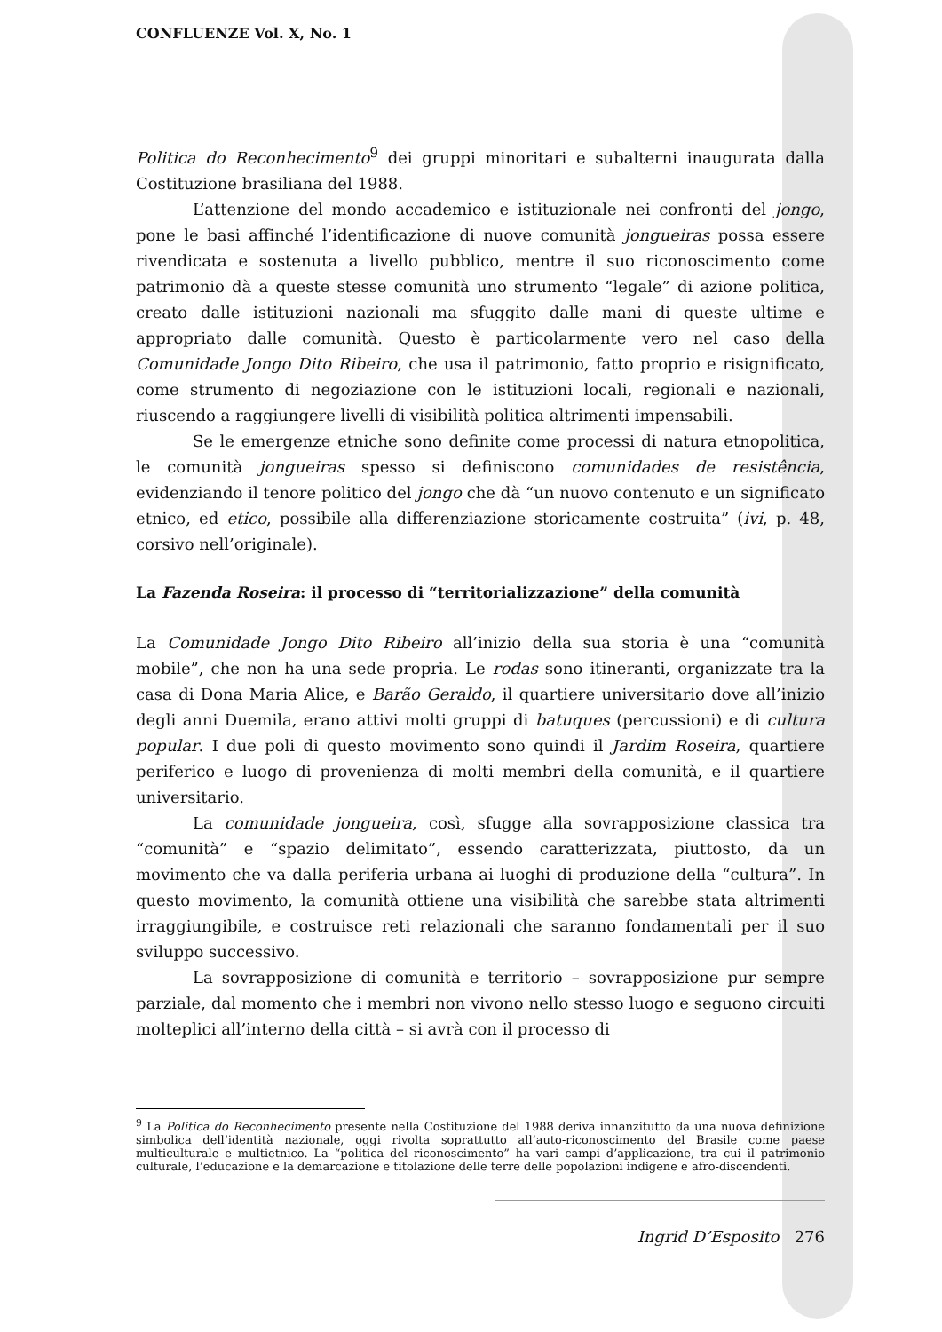CONFLUENZE Vol. X, No. 1
Politica do Reconhecimento<sup>9</sup> dei gruppi minoritari e subalterni inaugurata dalla Costituzione brasiliana del 1988.
L’attenzione del mondo accademico e istituzionale nei confronti del jongo, pone le basi affinché l’identificazione di nuove comunità jongueiras possa essere rivendicata e sostenuta a livello pubblico, mentre il suo riconoscimento come patrimonio dà a queste stesse comunità uno strumento “legale” di azione politica, creato dalle istituzioni nazionali ma sfuggito dalle mani di queste ultime e appropriato dalle comunità. Questo è particolarmente vero nel caso della Comunidade Jongo Dito Ribeiro, che usa il patrimonio, fatto proprio e risignificato, come strumento di negoziazione con le istituzioni locali, regionali e nazionali, riuscendo a raggiungere livelli di visibilità politica altrimenti impensabili.
Se le emergenze etniche sono definite come processi di natura etnopolitica, le comunità jongueiras spesso si definiscono comunidades de resistência, evidenziando il tenore politico del jongo che dà “un nuovo contenuto e un significato etnico, ed etico, possibile alla differenziazione storicamente costruita” (ivi, p. 48, corsivo nell’originale).
La Fazenda Roseira: il processo di “territorializzazione” della comunità
La Comunidade Jongo Dito Ribeiro all’inizio della sua storia è una “comunità mobile”, che non ha una sede propria. Le rodas sono itineranti, organizzate tra la casa di Dona Maria Alice, e Barão Geraldo, il quartiere universitario dove all’inizio degli anni Duemila, erano attivi molti gruppi di batuques (percussioni) e di cultura popular. I due poli di questo movimento sono quindi il Jardim Roseira, quartiere periferico e luogo di provenienza di molti membri della comunità, e il quartiere universitario.
La comunidade jongueira, così, sfugge alla sovrapposizione classica tra “comunità” e “spazio delimitato”, essendo caratterizzata, piuttosto, da un movimento che va dalla periferia urbana ai luoghi di produzione della “cultura”. In questo movimento, la comunità ottiene una visibilità che sarebbe stata altrimenti irraggiungibile, e costruisce reti relazionali che saranno fondamentali per il suo sviluppo successivo.
La sovrapposizione di comunità e territorio – sovrapposizione pur sempre parziale, dal momento che i membri non vivono nello stesso luogo e seguono circuiti molteplici all’interno della città – si avrà con il processo di
<sup>9</sup> La Politica do Reconhecimento presente nella Costituzione del 1988 deriva innanzitutto da una nuova definizione simbolica dell’identità nazionale, oggi rivolta soprattutto all’auto-riconoscimento del Brasile come paese multiculturale e multietnico. La “politica del riconoscimento” ha vari campi d’applicazione, tra cui il patrimonio culturale, l’educazione e la demarcazione e titolazione delle terre delle popolazioni indigene e afro-discendenti.
Ingrid D’Esposito 276